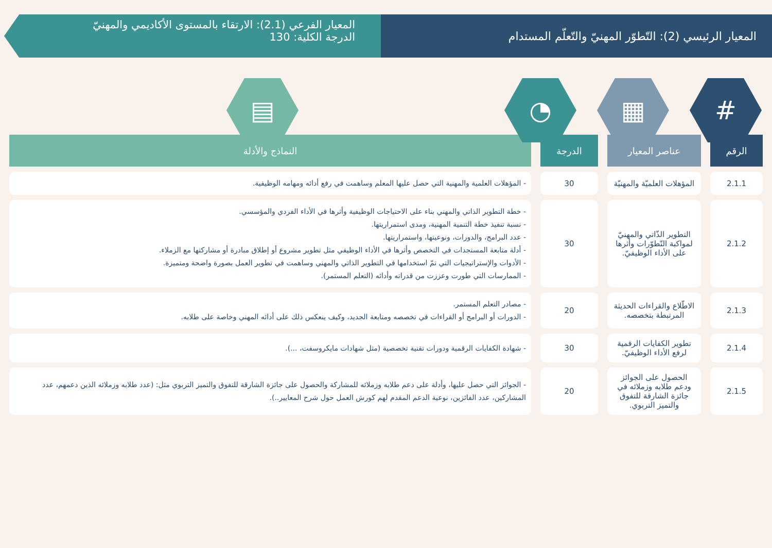المعيار الرئيسي (2): التّطوّر المهنيّ والتّعلّم المستدام
المعيار الفرعي (2.1): الارتقاء بالمستوى الأكاديمي والمهنيّ
الدرجة الكلية: 130
# ▦ ◔ ▤
| الرقم | عناصر المعيار | الدرجة | النماذج والأدلة |
| --- | --- | --- | --- |
| 2.1.1 | المؤهلات العلميّة والمهنيّة | 30 | - المؤهلات العلمية والمهنية التي حصل عليها المعلم وساهمت في رفع أدائه ومهامه الوظيفية. |
| 2.1.2 | التطوير الذّاتي والمهنيّ لمواكبة التّطوّرات وأثرها على الأداء الوظيفيّ. | 30 | - خطة التطوير الذاتي والمهني بناء على الاحتياجات الوظيفية وأثرها في الأداء الفردي والمؤسسي. - نسبة تنفيذ خطة التنمية المهنية، ومدى استمراريتها. - عدد البرامج، والدورات، ونوعيتها، واستمراريتها. - أدلة متابعة المستجدات في التخصص وأثرها في الأداء الوظيفي مثل تطوير مشروع أو إطلاق مبادرة أو مشاركتها مع الزملاء. - الأدوات والإستراتيجيات التي تمّ استخدامها في التطوير الذاتي والمهني وساهمت في تطوير العمل بصورة واضحة ومتميزة. - الممارسات التي طورت وعززت من قدراته وأدائه (التعلم المستمر). |
| 2.1.3 | الاطّلاع والقراءات الحديثة المرتبطة بتخصصه. | 20 | - مصادر التعلم المستمر. - الدورات أو البرامج أو القراءات في تخصصه ومتابعة الجديد، وكيف ينعكس ذلك على أدائه المهني وخاصة على طلابه. |
| 2.1.4 | تطوير الكفايات الرقمية لرفع الأداء الوظيفيّ. | 30 | - شهادة الكفايات الرقمية ودورات تقنية تخصصية (مثل شهادات مايكروسفت، ...). |
| 2.1.5 | الحصول على الجوائز ودعم طلابه وزملائه في جائزة الشارقة للتفوق والتميز التربوي. | 20 | - الجوائز التي حصل عليها، وأدلة على دعم طلابه وزملائه للمشاركة والحصول على جائزة الشارقة للتفوق والتميز التربوي مثل: (عدد طلابه وزملائه الذين دعمهم، عدد المشاركين، عدد الفائزين، نوعية الدعم المقدم لهم كورش العمل حول شرح المعايير..). |